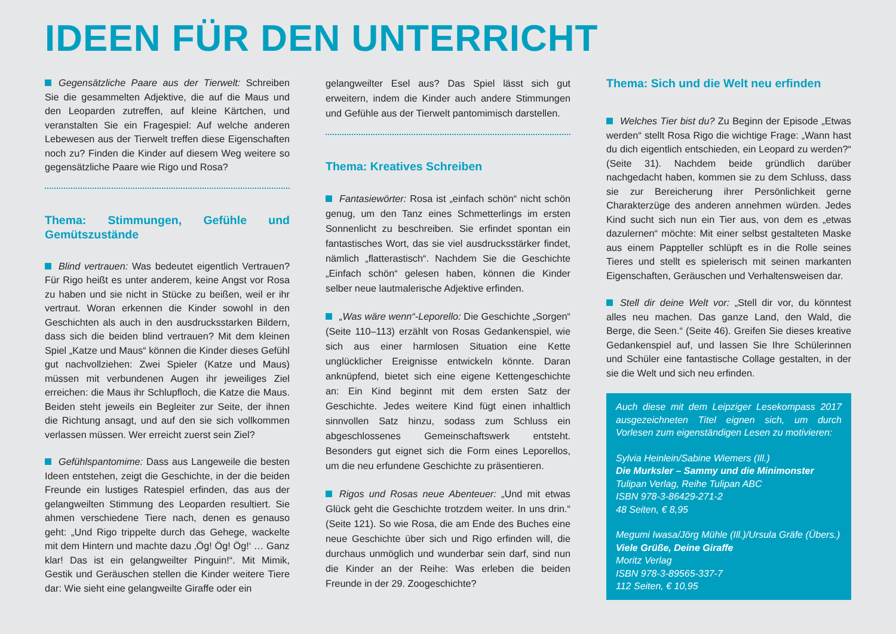IDEEN FÜR DEN UNTERRICHT
Gegensätzliche Paare aus der Tierwelt: Schreiben Sie die gesammelten Adjektive, die auf die Maus und den Leoparden zutreffen, auf kleine Kärtchen, und veranstalten Sie ein Fragespiel: Auf welche anderen Lebewesen aus der Tierwelt treffen diese Eigenschaften noch zu? Finden die Kinder auf diesem Weg weitere so gegensätzliche Paare wie Rigo und Rosa?
Thema: Stimmungen, Gefühle und Gemütszustände
Blind vertrauen: Was bedeutet eigentlich Vertrauen? Für Rigo heißt es unter anderem, keine Angst vor Rosa zu haben und sie nicht in Stücke zu beißen, weil er ihr vertraut. Woran erkennen die Kinder sowohl in den Geschichten als auch in den ausdrucksstarken Bildern, dass sich die beiden blind vertrauen? Mit dem kleinen Spiel „Katze und Maus“ können die Kinder dieses Gefühl gut nachvollziehen: Zwei Spieler (Katze und Maus) müssen mit verbundenen Augen ihr jeweiliges Ziel erreichen: die Maus ihr Schlupfloch, die Katze die Maus. Beiden steht jeweils ein Begleiter zur Seite, der ihnen die Richtung ansagt, und auf den sie sich vollkommen verlassen müssen. Wer erreicht zuerst sein Ziel?
Gefühlspantomime: Dass aus Langeweile die besten Ideen entstehen, zeigt die Geschichte, in der die beiden Freunde ein lustiges Ratespiel erfinden, das aus der gelangweilten Stimmung des Leoparden resultiert. Sie ahmen verschiedene Tiere nach, denen es genauso geht: „Und Rigo trippelte durch das Gehege, wackelte mit dem Hintern und machte dazu ‚Ög! Ög! Ög!‘ … Ganz klar! Das ist ein gelangweilter Pinguin!“. Mit Mimik, Gestik und Geräuschen stellen die Kinder weitere Tiere dar: Wie sieht eine gelangweilte Giraffe oder ein
gelangweilter Esel aus? Das Spiel lässt sich gut erweitern, indem die Kinder auch andere Stimmungen und Gefühle aus der Tierwelt pantomimisch darstellen.
Thema: Kreatives Schreiben
Fantasiewörter: Rosa ist „einfach schön“ nicht schön genug, um den Tanz eines Schmetterlings im ersten Sonnenlicht zu beschreiben. Sie erfindet spontan ein fantastisches Wort, das sie viel ausdrucksstärker findet, nämlich „flatterastisch“. Nachdem Sie die Geschichte „Einfach schön“ gelesen haben, können die Kinder selber neue lautmalerische Adjektive erfinden.
„Was wäre wenn“-Leporello: Die Geschichte „Sorgen“ (Seite 110–113) erzählt von Rosas Gedankenspiel, wie sich aus einer harmlosen Situation eine Kette unglücklicher Ereignisse entwickeln könnte. Daran anknüpfend, bietet sich eine eigene Kettengeschichte an: Ein Kind beginnt mit dem ersten Satz der Geschichte. Jedes weitere Kind fügt einen inhaltlich sinnvollen Satz hinzu, sodass zum Schluss ein abgeschlossenes Gemeinschaftswerk entsteht. Besonders gut eignet sich die Form eines Leporellos, um die neu erfundene Geschichte zu präsentieren.
Rigos und Rosas neue Abenteuer: „Und mit etwas Glück geht die Geschichte trotzdem weiter. In uns drin.“ (Seite 121). So wie Rosa, die am Ende des Buches eine neue Geschichte über sich und Rigo erfinden will, die durchaus unmöglich und wunderbar sein darf, sind nun die Kinder an der Reihe: Was erleben die beiden Freunde in der 29. Zoogeschichte?
Thema: Sich und die Welt neu erfinden
Welches Tier bist du? Zu Beginn der Episode „Etwas werden“ stellt Rosa Rigo die wichtige Frage: „Wann hast du dich eigentlich entschieden, ein Leopard zu werden?“ (Seite 31). Nachdem beide gründlich darüber nachgedacht haben, kommen sie zu dem Schluss, dass sie zur Bereicherung ihrer Persönlichkeit gerne Charakterzüge des anderen annehmen würden. Jedes Kind sucht sich nun ein Tier aus, von dem es „etwas dazulernen“ möchte: Mit einer selbst gestalteten Maske aus einem Pappteller schlüpft es in die Rolle seines Tieres und stellt es spielerisch mit seinen markanten Eigenschaften, Geräuschen und Verhaltensweisen dar.
Stell dir deine Welt vor: „Stell dir vor, du könntest alles neu machen. Das ganze Land, den Wald, die Berge, die Seen.“ (Seite 46). Greifen Sie dieses kreative Gedankenspiel auf, und lassen Sie Ihre Schülerinnen und Schüler eine fantastische Collage gestalten, in der sie die Welt und sich neu erfinden.
Auch diese mit dem Leipziger Lesekompass 2017 ausgezeichneten Titel eignen sich, um durch Vorlesen zum eigenständigen Lesen zu motivieren:
Sylvia Heinlein/Sabine Wiemers (Ill.)
Die Murksler – Sammy und die Minimonster
Tulipan Verlag, Reihe Tulipan ABC
ISBN 978-3-86429-271-2
48 Seiten, € 8,95
Megumi Iwasa/Jörg Mühle (Ill.)/Ursula Gräfe (Übers.)
Viele Grüße, Deine Giraffe
Moritz Verlag
ISBN 978-3-89565-337-7
112 Seiten, € 10,95